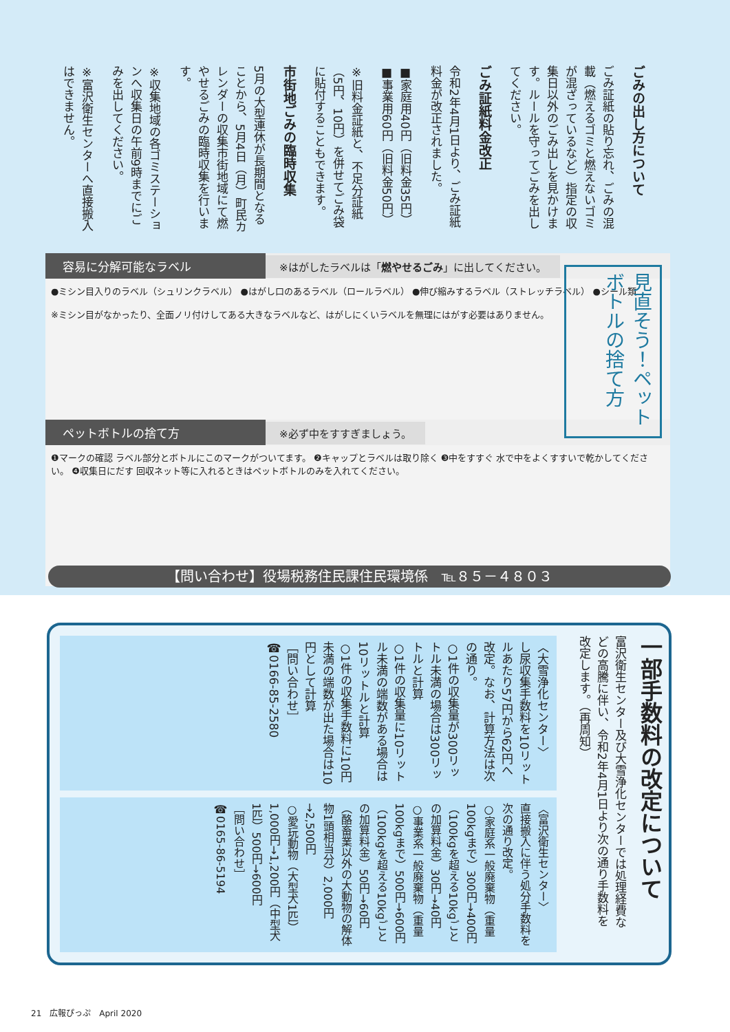ごみの出し方について
ごみ証紙の貼り忘れ、ごみの混載（燃えるゴミと燃えないゴミが混ざっているなど）指定の収集日以外のごみ出しを見かけます。ルールを守ってごみを出してください。
ごみ証紙料金改正
令和2年4月1日より、ごみ証紙料金が改正されました。
■家庭用40円（旧料金35円）
■事業用60円（旧料金50円）
※旧料金証紙と、不足分証紙（5円、10円）を併せてごみ袋に貼付することもできます。
市街地ごみの臨時収集
5月の大型連休が長期間となることから、5月4日（月）町民カレンダーの収集市街地域にて燃やせるごみの臨時収集を行います。
※収集地域の各ゴミステーションへ収集日の午前9時までにごみを出してください。
※富沢衛生センターへ直接搬入はできません。
容易に分解可能なラベル ※はがしたラベルは「燃やせるごみ」に出してください。
●ミシン目入りのラベル（シュリンクラベル） ●はがし口のあるラベル（ロールラベル） ●伸び縮みするラベル（ストレッチラベル） ●シール類
※ミシン目がなかったり、全面ノリ付けしてある大きなラベルなど、はがしにくいラベルを無理にはがす必要はありません。
ペットボトルの捨て方 ※必ず中をすすぎましょう。
❶マークの確認 ラベル部分とボトルにこのマークがついてます。 ❷キャップとラベルは取り除く ❸中をすすぐ 水で中をよくすすいで乾かしてください。 ❹収集日にだす 回収ネット等に入れるときはペットボトルのみを入れてください。
見直そう！ペットボトルの捨て方
【問い合わせ】役場税務住民課住民環境係　℡８５－４８０３
一部手数料の改定について
富沢衛生センター及び大雪浄化センターでは処理経費などの高騰に伴い、令和2年4月1日より次の通り手数料を改定します。（再周知）
〈大雪浄化センター〉
し尿収集手数料を10リットルあたり57円から62円へ改定。なお、計算方法は次の通り。
○1件の収集量が300リットル未満の場合は300リットルと計算
○1件の収集量に10リットル未満の端数がある場合は10リットルと計算
○1件の収集手数料に10円未満の端数が出た場合は10円として計算
［問い合わせ］
☎0166-85-2580
〈富沢衛生センター〉
直接搬入に伴う処分手数料を次の通り改定。
○家庭系一般廃棄物（重量100kgまで）300円→400円（100kgを超える10kgごとの加算料金）30円→40円
○事業系一般廃棄物（重量100kgまで）500円→600円（100kgを超える10kgごとの加算料金）50円→60円
（酪畜業以外の大動物の解体物1頭相当分）2,000円→2,500円
○愛玩動物（大型犬1匹）1,000円→1,200円（中型犬1匹）500円→600円
［問い合わせ］
☎0165-86-5194
21　広報ぴっぷ　April 2020